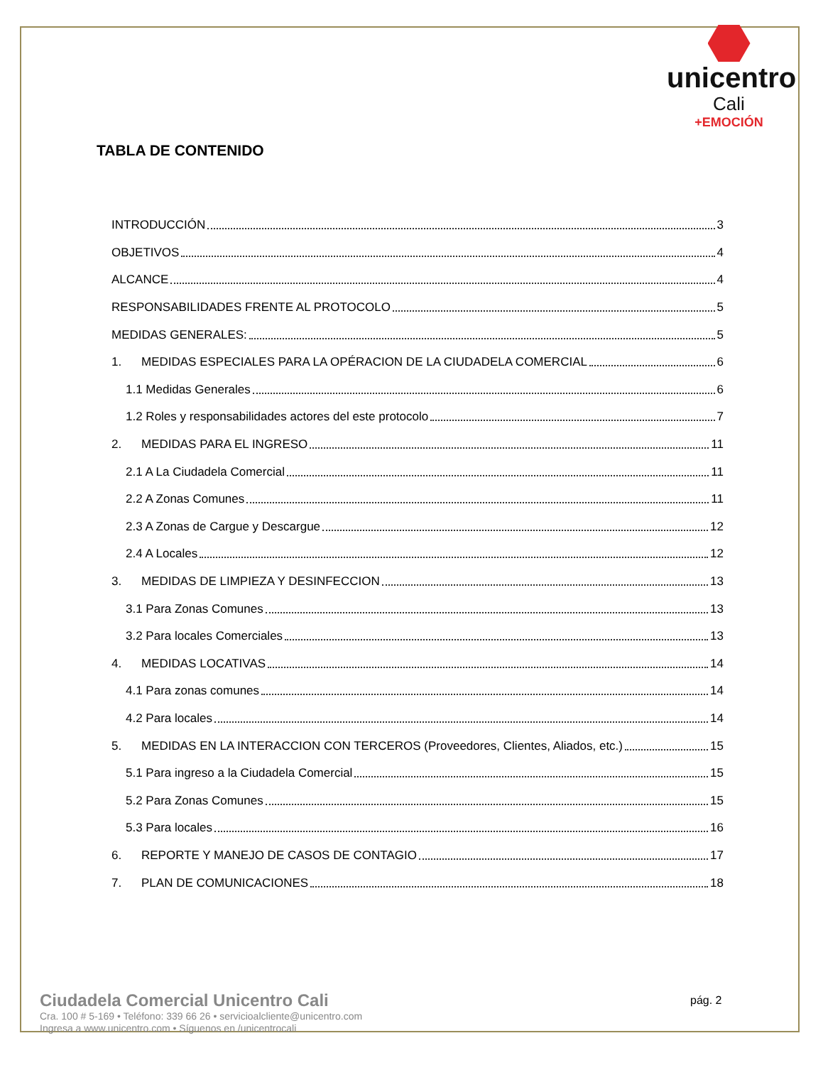unicentro
Cali
+EMOCIÓN
TABLA DE CONTENIDO
INTRODUCCIÓN 3
OBJETIVOS 4
ALCANCE 4
RESPONSABILIDADES FRENTE AL PROTOCOLO 5
MEDIDAS GENERALES: 5
1. MEDIDAS ESPECIALES PARA LA OPÉRACION DE LA CIUDADELA COMERCIAL 6
1.1 Medidas Generales 6
1.2 Roles y responsabilidades actores del este protocolo 7
2. MEDIDAS PARA EL INGRESO 11
2.1 A La Ciudadela Comercial 11
2.2 A Zonas Comunes 11
2.3 A Zonas de Cargue y Descargue 12
2.4 A Locales 12
3. MEDIDAS DE LIMPIEZA Y DESINFECCION 13
3.1 Para Zonas Comunes 13
3.2 Para locales Comerciales 13
4. MEDIDAS LOCATIVAS 14
4.1 Para zonas comunes 14
4.2 Para locales 14
5. MEDIDAS EN LA INTERACCION CON TERCEROS (Proveedores, Clientes, Aliados, etc.) 15
5.1 Para ingreso a la Ciudadela Comercial 15
5.2 Para Zonas Comunes 15
5.3 Para locales 16
6. REPORTE Y MANEJO DE CASOS DE CONTAGIO 17
7. PLAN DE COMUNICACIONES 18
Ciudadela Comercial Unicentro Cali
Cra. 100 # 5-169 • Teléfono: 339 66 26 • servicioalcliente@unicentro.com
Ingresa a www.unicentro.com • Síguenos en /unicentrocali
pág. 2